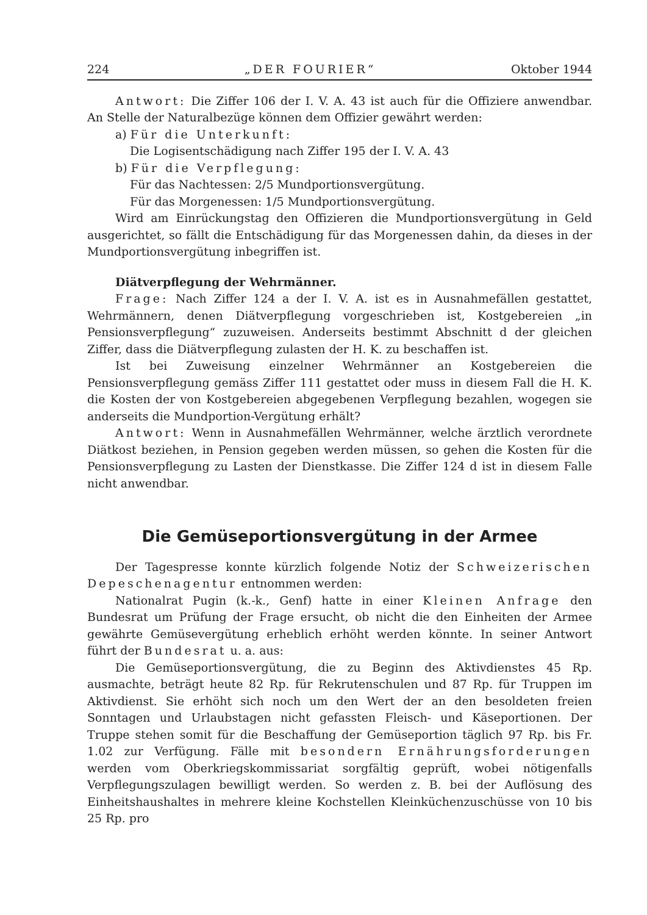224 „DER FOURIER“Oktober 1944
Antwort: Die Ziffer 106 der I. V. A. 43 ist auch für die Offiziere anwendbar. An Stelle der Naturalbezüge können dem Offizier gewährt werden:
a) Für die Unterkunft:
Die Logisentschädigung nach Ziffer 195 der I. V. A. 43
b) Für die Verpflegung:
Für das Nachtessen: 2/5 Mundportionsvergütung.
Für das Morgenessen: 1/5 Mundportionsvergütung.
Wird am Einrückungstag den Offizieren die Mundportionsvergütung in Geld ausgerichtet, so fällt die Entschädigung für das Morgenessen dahin, da dieses in der Mundportionsvergütung inbegriffen ist.
Diätverpflegung der Wehrmänner.
Frage: Nach Ziffer 124 a der I. V. A. ist es in Ausnahmefällen gestattet, Wehrmännern, denen Diätverpflegung vorgeschrieben ist, Kostgebereien „in Pensionsverpflegung“ zuzuweisen. Anderseits bestimmt Abschnitt d der gleichen Ziffer, dass die Diätverpflegung zulasten der H. K. zu beschaffen ist.
Ist bei Zuweisung einzelner Wehrmänner an Kostgebereien die Pensionsverpflegung gemäss Ziffer 111 gestattet oder muss in diesem Fall die H. K. die Kosten der von Kostgebereien abgegebenen Verpflegung bezahlen, wogegen sie anderseits die Mundportion-Vergütung erhält?
Antwort: Wenn in Ausnahmefällen Wehrmänner, welche ärztlich verordnete Diätkost beziehen, in Pension gegeben werden müssen, so gehen die Kosten für die Pensionsverpflegung zu Lasten der Dienstkasse. Die Ziffer 124 d ist in diesem Falle nicht anwendbar.
Die Gemüseportionsvergütung in der Armee
Der Tagespresse konnte kürzlich folgende Notiz der Schweizerischen Depeschenagentur entnommen werden:
Nationalrat Pugin (k.-k., Genf) hatte in einer Kleinen Anfrage den Bundesrat um Prüfung der Frage ersucht, ob nicht die den Einheiten der Armee gewährte Gemüsevergütung erheblich erhöht werden könnte. In seiner Antwort führt der Bundesrat u. a. aus:
Die Gemüseportionsvergütung, die zu Beginn des Aktivdienstes 45 Rp. ausmachte, beträgt heute 82 Rp. für Rekrutenschulen und 87 Rp. für Truppen im Aktivdienst. Sie erhöht sich noch um den Wert der an den besoldeten freien Sonntagen und Urlaubstagen nicht gefassten Fleisch- und Käseportionen. Der Truppe stehen somit für die Beschaffung der Gemüseportion täglich 97 Rp. bis Fr. 1.02 zur Verfügung. Fälle mit besondern Ernährungsforderungen werden vom Oberkriegskommissariat sorgfältig geprüft, wobei nötigenfalls Verpflegungszulagen bewilligt werden. So werden z. B. bei der Auflösung des Einheitshaushaltes in mehrere kleine Kochstellen Kleinküchenzuschüsse von 10 bis 25 Rp. pro